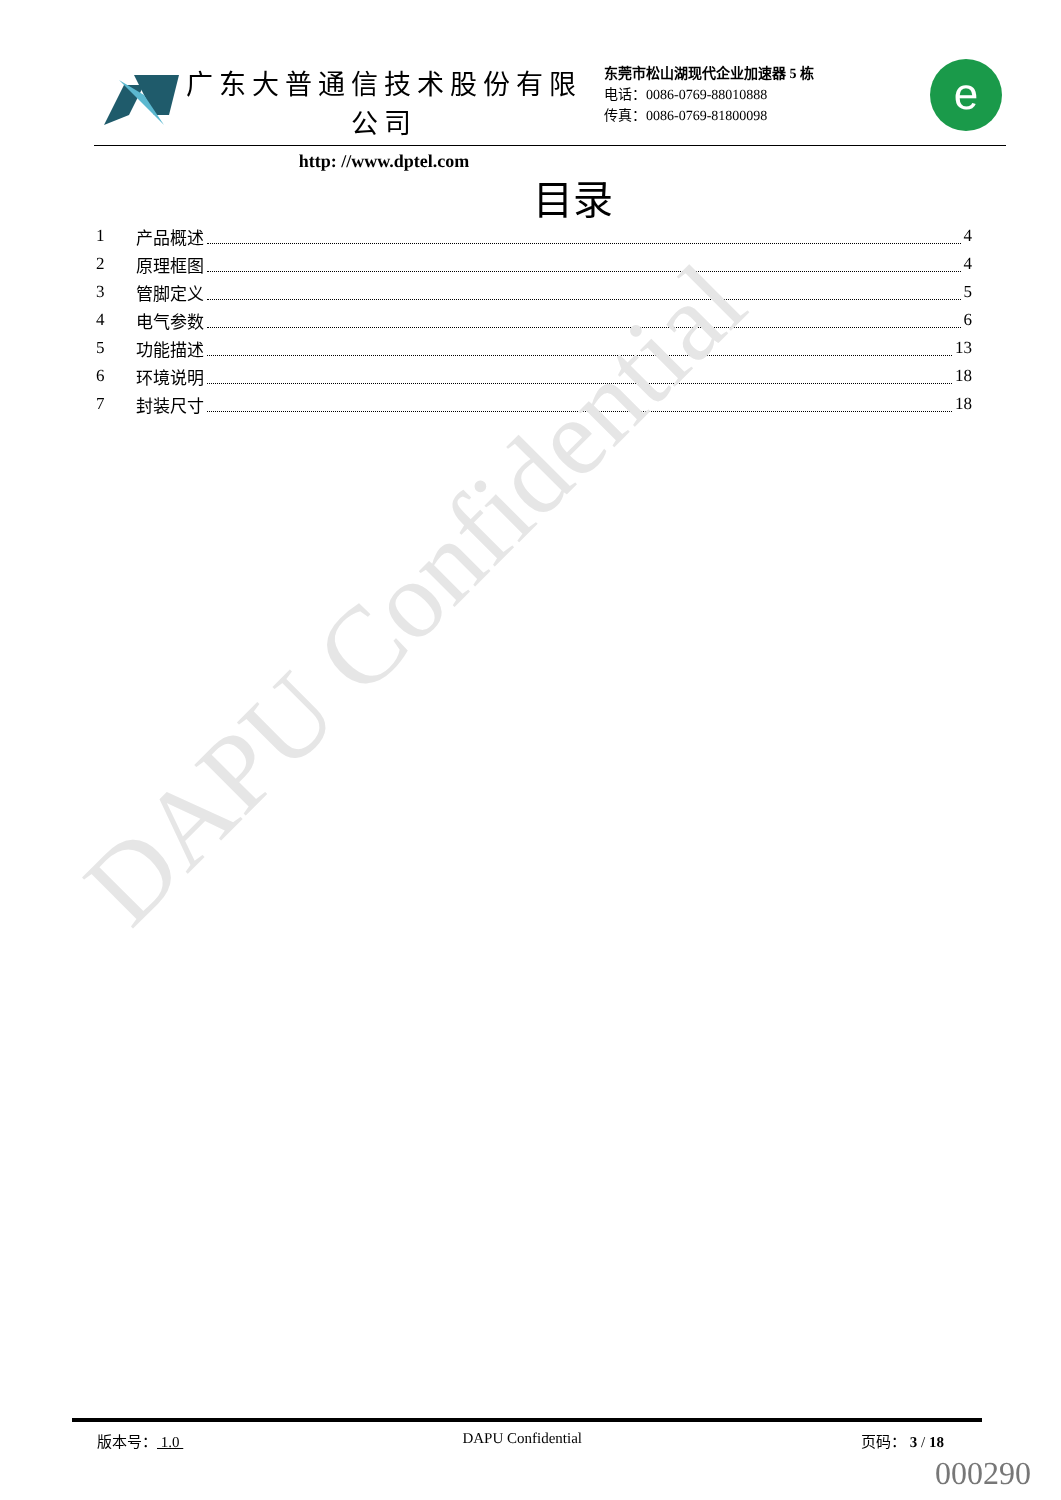广东大普通信技术股份有限公司
http: //www.dptel.com
东莞市松山湖现代企业加速器 5 栋
电话：0086-0769-88010888
传真：0086-0769-81800098
e
目录
1 产品概述 4
2 原理框图 4
3 管脚定义 5
4 电气参数 6
5 功能描述 13
6 环境说明 18
7 封装尺寸 18
DAPU Confidential
版本号： 1.0 DAPU Confidential 页码： 3 / 18
000290